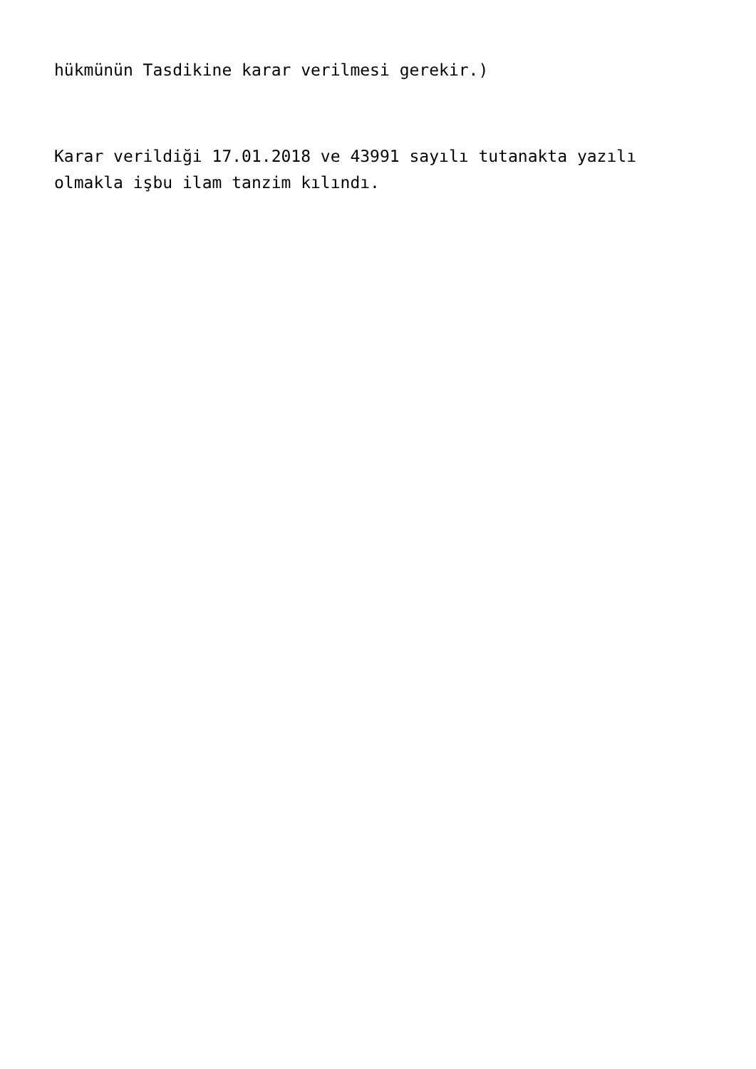hükmünün Tasdikine karar verilmesi gerekir.)
Karar verildiği 17.01.2018 ve 43991 sayılı tutanakta yazılı olmakla işbu ilam tanzim kılındı.